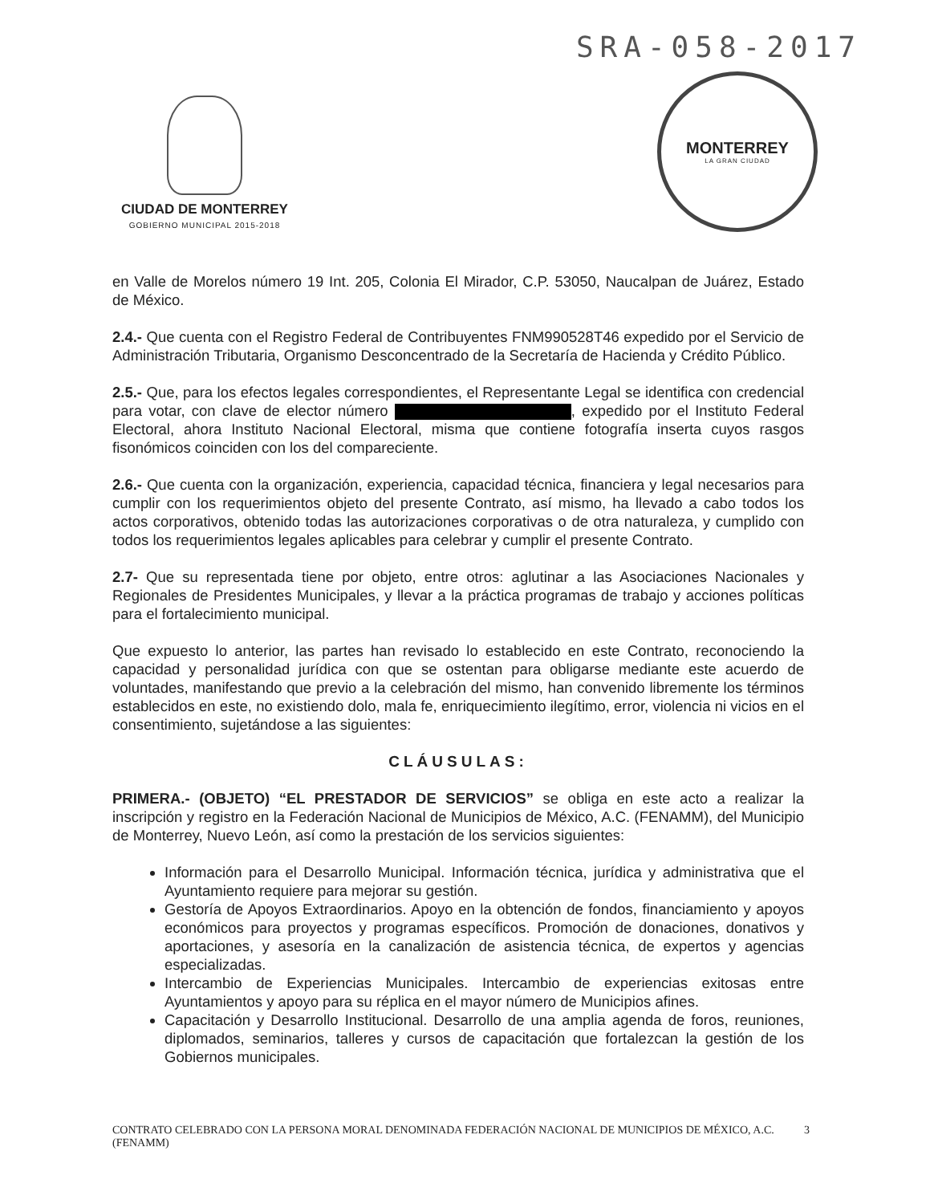SRA-058-2017
CIUDAD DE MONTERREY
GOBIERNO MUNICIPAL 2015-2018
MONTERREY
LA GRAN CIUDAD
en Valle de Morelos número 19 Int. 205, Colonia El Mirador, C.P. 53050, Naucalpan de Juárez, Estado de México.
2.4.- Que cuenta con el Registro Federal de Contribuyentes FNM990528T46 expedido por el Servicio de Administración Tributaria, Organismo Desconcentrado de la Secretaría de Hacienda y Crédito Público.
2.5.- Que, para los efectos legales correspondientes, el Representante Legal se identifica con credencial para votar, con clave de elector número , expedido por el Instituto Federal Electoral, ahora Instituto Nacional Electoral, misma que contiene fotografía inserta cuyos rasgos fisonómicos coinciden con los del compareciente.
2.6.- Que cuenta con la organización, experiencia, capacidad técnica, financiera y legal necesarios para cumplir con los requerimientos objeto del presente Contrato, así mismo, ha llevado a cabo todos los actos corporativos, obtenido todas las autorizaciones corporativas o de otra naturaleza, y cumplido con todos los requerimientos legales aplicables para celebrar y cumplir el presente Contrato.
2.7- Que su representada tiene por objeto, entre otros: aglutinar a las Asociaciones Nacionales y Regionales de Presidentes Municipales, y llevar a la práctica programas de trabajo y acciones políticas para el fortalecimiento municipal.
Que expuesto lo anterior, las partes han revisado lo establecido en este Contrato, reconociendo la capacidad y personalidad jurídica con que se ostentan para obligarse mediante este acuerdo de voluntades, manifestando que previo a la celebración del mismo, han convenido libremente los términos establecidos en este, no existiendo dolo, mala fe, enriquecimiento ilegítimo, error, violencia ni vicios en el consentimiento, sujetándose a las siguientes:
CLÁUSULAS:
PRIMERA.- (OBJETO) “EL PRESTADOR DE SERVICIOS” se obliga en este acto a realizar la inscripción y registro en la Federación Nacional de Municipios de México, A.C. (FENAMM), del Municipio de Monterrey, Nuevo León, así como la prestación de los servicios siguientes:
Información para el Desarrollo Municipal. Información técnica, jurídica y administrativa que el Ayuntamiento requiere para mejorar su gestión.
Gestoría de Apoyos Extraordinarios. Apoyo en la obtención de fondos, financiamiento y apoyos económicos para proyectos y programas específicos. Promoción de donaciones, donativos y aportaciones, y asesoría en la canalización de asistencia técnica, de expertos y agencias especializadas.
Intercambio de Experiencias Municipales. Intercambio de experiencias exitosas entre Ayuntamientos y apoyo para su réplica en el mayor número de Municipios afines.
Capacitación y Desarrollo Institucional. Desarrollo de una amplia agenda de foros, reuniones, diplomados, seminarios, talleres y cursos de capacitación que fortalezcan la gestión de los Gobiernos municipales.
CONTRATO CELEBRADO CON LA PERSONA MORAL DENOMINADA FEDERACIÓN NACIONAL DE MUNICIPIOS DE MÉXICO, A.C. (FENAMM) 3